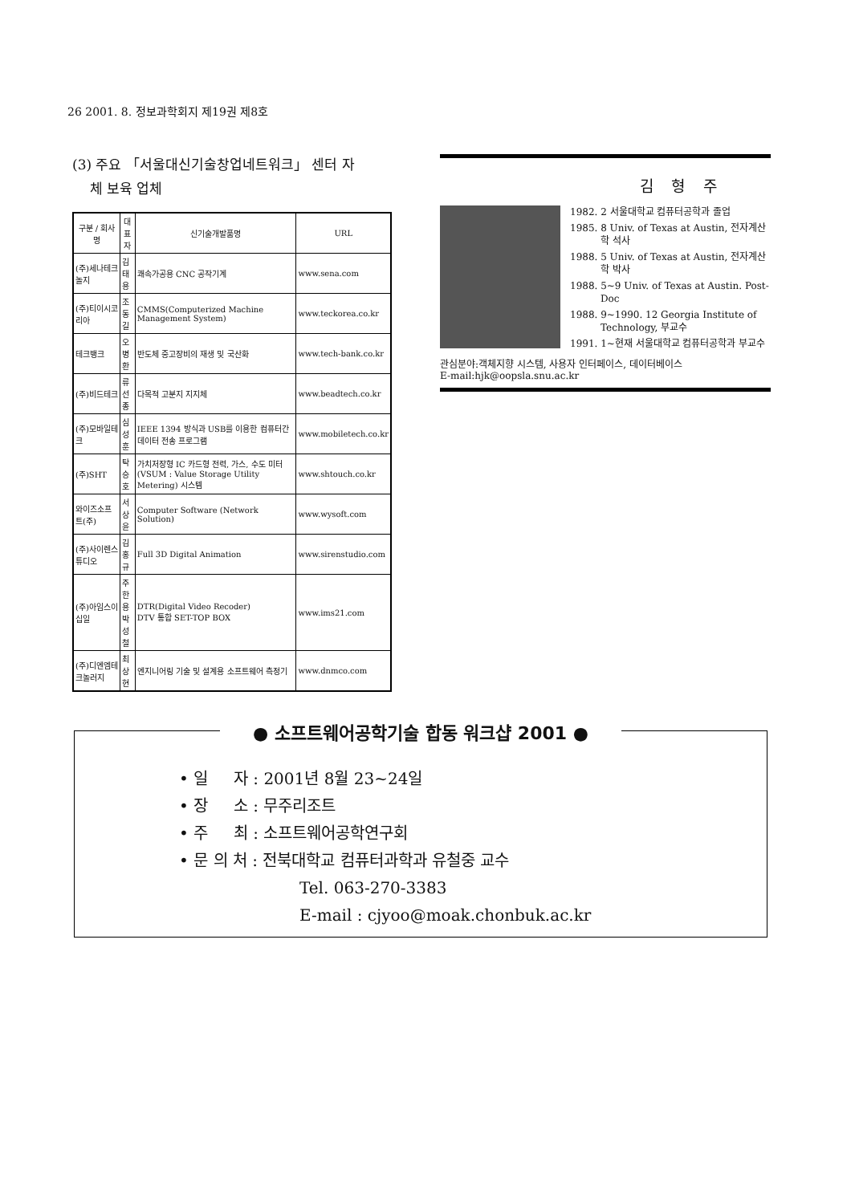26 2001. 8. 정보과학회지 제19권 제8호
(3) 주요 「서울대신기술창업네트워크」 센터 자
체 보육 업체
| 구분 / 회사명 | 대표자 | 신기술개발품명 | URL |
| --- | --- | --- | --- |
| (주)세나테크놀지 | 김태용 | 쾌속가공용 CNC 공작기계 | www.sena.com |
| (주)티이시코리아 | 조동길 | CMMS(Computerized Machine Management System) | www.teckorea.co.kr |
| 테크뱅크 | 오병환 | 반도체 중고장비의 재생 및 국산화 | www.tech-bank.co.kr |
| (주)비드테크 | 류선종 | 다목적 고분지 지지체 | www.beadtech.co.kr |
| (주)모바일테크 | 심성훈 | IEEE 1394 방식과 USB를 이용한 컴퓨터간 데이터 전송 프로그램 | www.mobiletech.co.kr |
| (주)SHT | 탁승호 | 가치저장형 IC 카드형 전력, 가스, 수도 미터(VSUM : Value Storage Utility Metering) 시스템 | www.shtouch.co.kr |
| 와이즈소프트(주) | 서상윤 | Computer Software (Network Solution) | www.wysoft.com |
| (주)사이렌스튜디오 | 김홍규 | Full 3D Digital Animation | www.sirenstudio.com |
| (주)아임스이십일 | 주한용 박성철 | DTR(Digital Video Recoder) DTV 통합 SET-TOP BOX | www.ims21.com |
| (주)디엔엠테크놀러지 | 최상현 | 엔지니어링 기술 및 설계용 소프트웨어 측정기 | www.dnmco.com |
김 형 주
1982. 2 서울대학교 컴퓨터공학과 졸업
1985. 8 Univ. of Texas at Austin, 전자계산학 석사
1988. 5 Univ. of Texas at Austin, 전자계산학 박사
1988. 5~9 Univ. of Texas at Austin. Post-Doc
1988. 9~1990. 12 Georgia Institute of Technology, 부교수
1991. 1~현재 서울대학교 컴퓨터공학과 부교수
관심분야:객체지향 시스템, 사용자 인터페이스, 데이터베이스
E-mail:hjk@oopsla.snu.ac.kr
● 소프트웨어공학기술 합동 워크샵 2001 ●
• 일 자 : 2001년 8월 23~24일
• 장 소 : 무주리조트
• 주 최 : 소프트웨어공학연구회
• 문 의 처 : 전북대학교 컴퓨터과학과 유철중 교수
Tel. 063-270-3383
E-mail : cjyoo@moak.chonbuk.ac.kr